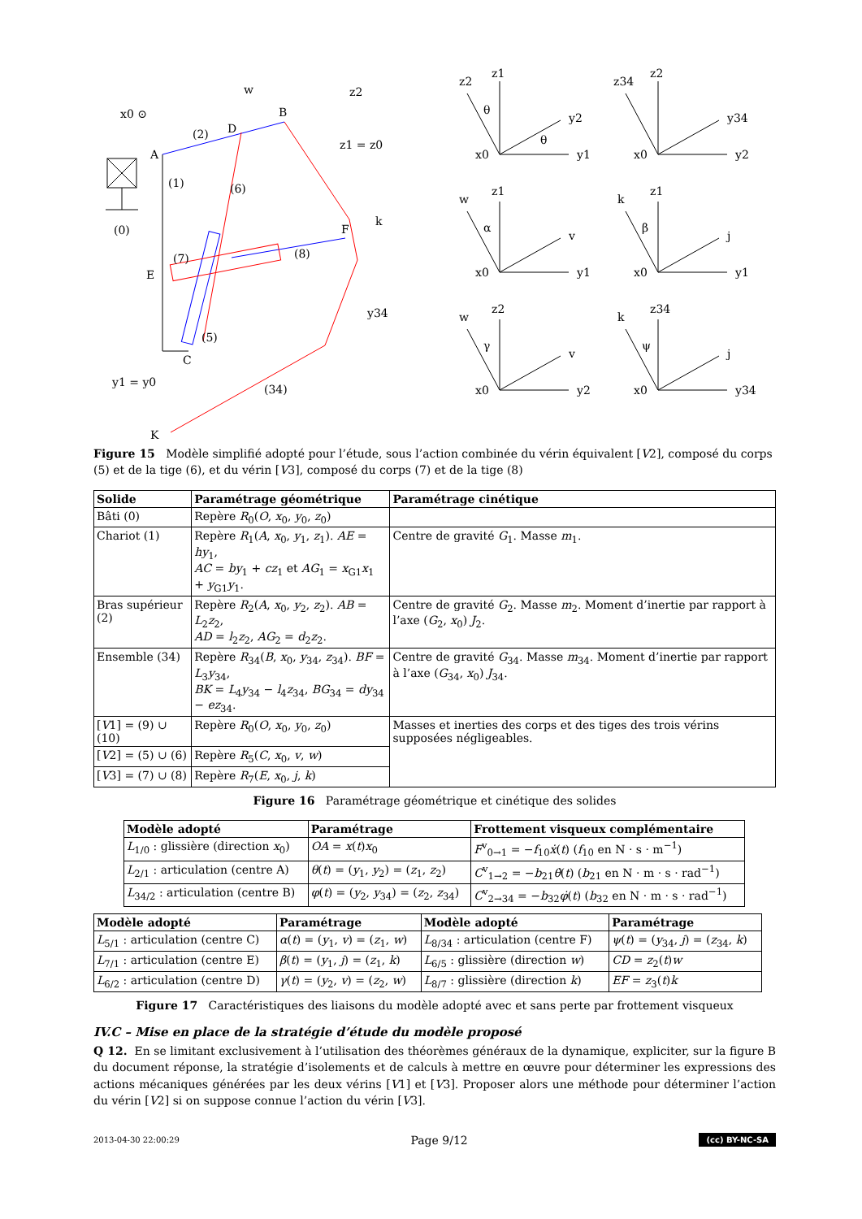A
B
D
E
F
C
K
(0)
(1)
(2)
(6)
(7)
(8)
(5)
(34)
x0 ⊙
w
z2
z1 = z0
k
y34
y1 = y0
z1
z2
y2
x0
y1
θ
θ
z2
z34
y34
x0
y2
z1
w
v
x0
y1
α
z1
k
j
x0
y1
β
z2
w
v
x0
y2
γ
z34
k
j
x0
y34
ψ
Figure 15 Modèle simplifié adopté pour l’étude, sous l’action combinée du vérin équivalent [V2], composé du corps (5) et de la tige (6), et du vérin [V3], composé du corps (7) et de la tige (8)
| Solide | Paramétrage géométrique | Paramétrage cinétique |
| --- | --- | --- |
| Bâti (0) | Repère R<sub>0</sub>( O , x<sub>0</sub>, y<sub>0</sub>, z<sub>0</sub>) | |
| Chariot (1) | Repère R<sub>1</sub>( A , x<sub>0</sub>, y<sub>1</sub>, z<sub>1</sub>). AE = hy<sub>1</sub>, AC = by<sub>1</sub> + cz<sub>1</sub> et AG<sub>1</sub> = x<sub>G1</sub> x<sub>1</sub> + y<sub>G1</sub> y<sub>1</sub>. | Centre de gravité G<sub>1</sub>. Masse m<sub>1</sub>. |
| Bras supérieur (2) | Repère R<sub>2</sub>( A , x<sub>0</sub>, y<sub>2</sub>, z<sub>2</sub>). AB = L<sub>2</sub> z<sub>2</sub>, AD = l<sub>2</sub> z<sub>2</sub>, AG<sub>2</sub> = d<sub>2</sub> z<sub>2</sub>. | Centre de gravité G<sub>2</sub>. Masse m<sub>2</sub>. Moment d’inertie par rapport à l’axe ( G<sub>2</sub>, x<sub>0</sub>) J<sub>2</sub>. |
| Ensemble (34) | Repère R<sub>34</sub>( B , x<sub>0</sub>, y<sub>34</sub>, z<sub>34</sub>). BF = L<sub>3</sub> y<sub>34</sub>, BK = L<sub>4</sub> y<sub>34</sub> − l<sub>4</sub> z<sub>34</sub>, BG<sub>34</sub> = dy<sub>34</sub> − ez<sub>34</sub>. | Centre de gravité G<sub>34</sub>. Masse m<sub>34</sub>. Moment d’inertie par rapport à l’axe ( G<sub>34</sub>, x<sub>0</sub>) J<sub>34</sub>. |
| [ V 1] = (9) ∪ (10) | Repère R<sub>0</sub>( O , x<sub>0</sub>, y<sub>0</sub>, z<sub>0</sub>) | Masses et inerties des corps et des tiges des trois vérins supposées négligeables. |
| [ V 2] = (5) ∪ (6) | Repère R<sub>5</sub>( C , x<sub>0</sub>, v , w ) | |
| [ V 3] = (7) ∪ (8) | Repère R<sub>7</sub>( E , x<sub>0</sub>, j , k ) | |
Figure 16 Paramétrage géométrique et cinétique des solides
| Modèle adopté | Paramétrage | Frottement visqueux complémentaire |
| --- | --- | --- |
| L<sub>1/0</sub> : glissière (direction x<sub>0</sub>) | OA = x ( t ) x<sub>0</sub> | F<sup>v</sup><sub>0→1</sub> = − f<sub>10</sub> ẋ ( t ) ( f<sub>10</sub> en N · s · m<sup>−1</sup>) |
| L<sub>2/1</sub> : articulation (centre A) | θ ( t ) = ( y<sub>1</sub>, y<sub>2</sub>) = ( z<sub>1</sub>, z<sub>2</sub>) | C<sup>v</sup><sub>1→2</sub> = − b<sub>21</sub> θ̇ ( t ) ( b<sub>21</sub> en N · m · s · rad<sup>−1</sup>) |
| L<sub>34/2</sub> : articulation (centre B) | φ ( t ) = ( y<sub>2</sub>, y<sub>34</sub>) = ( z<sub>2</sub>, z<sub>34</sub>) | C<sup>v</sup><sub>2→34</sub> = − b<sub>32</sub> φ̇ ( t ) ( b<sub>32</sub> en N · m · s · rad<sup>−1</sup>) |
| Modèle adopté | Paramétrage | Modèle adopté | Paramétrage |
| --- | --- | --- | --- |
| L<sub>5/1</sub> : articulation (centre C) | α ( t ) = ( y<sub>1</sub>, v ) = ( z<sub>1</sub>, w ) | L<sub>8/34</sub> : articulation (centre F) | ψ ( t ) = ( y<sub>34</sub>, j ) = ( z<sub>34</sub>, k ) |
| L<sub>7/1</sub> : articulation (centre E) | β ( t ) = ( y<sub>1</sub>, j ) = ( z<sub>1</sub>, k ) | L<sub>6/5</sub> : glissière (direction w ) | CD = z<sub>2</sub>( t ) w |
| L<sub>6/2</sub> : articulation (centre D) | γ ( t ) = ( y<sub>2</sub>, v ) = ( z<sub>2</sub>, w ) | L<sub>8/7</sub> : glissière (direction k ) | EF = z<sub>3</sub>( t ) k |
Figure 17 Caractéristiques des liaisons du modèle adopté avec et sans perte par frottement visqueux
IV.C – Mise en place de la stratégie d’étude du modèle proposé
Q 12. En se limitant exclusivement à l’utilisation des théorèmes généraux de la dynamique, expliciter, sur la figure B du document réponse, la stratégie d’isolements et de calculs à mettre en œuvre pour déterminer les expressions des actions mécaniques générées par les deux vérins [V1] et [V3]. Proposer alors une méthode pour déterminer l’action du vérin [V2] si on suppose connue l’action du vérin [V3].
2013-04-30 22:00:29 Page 9/12 (cc) BY-NC-SA